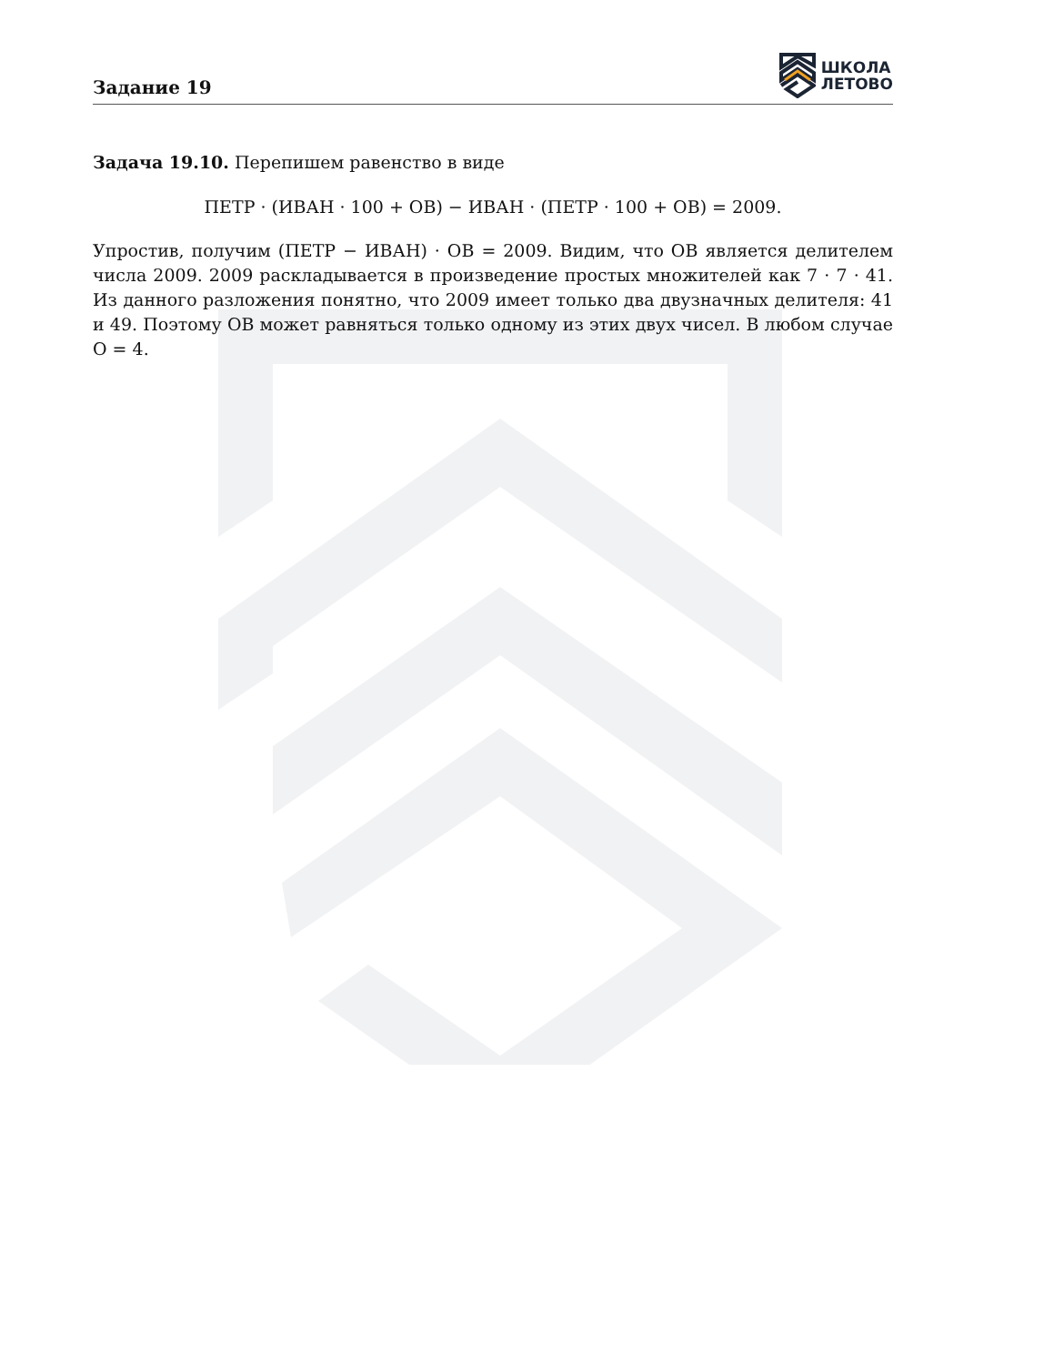Задание 19
ШКОЛА
ЛЕТОВО
Задача 19.10. Перепишем равенство в виде
ПЕТР · (ИВАН · 100 + ОВ) − ИВАН · (ПЕТР · 100 + ОВ) = 2009.
Упростив, получим (ПЕТР − ИВАН) · ОВ = 2009. Видим, что ОВ является делителем числа 2009. 2009 раскладывается в произведение простых множителей как 7 · 7 · 41. Из данного разложения понятно, что 2009 имеет только два двузначных делителя: 41 и 49. Поэтому ОВ может равняться только одному из этих двух чисел. В любом случае О = 4.